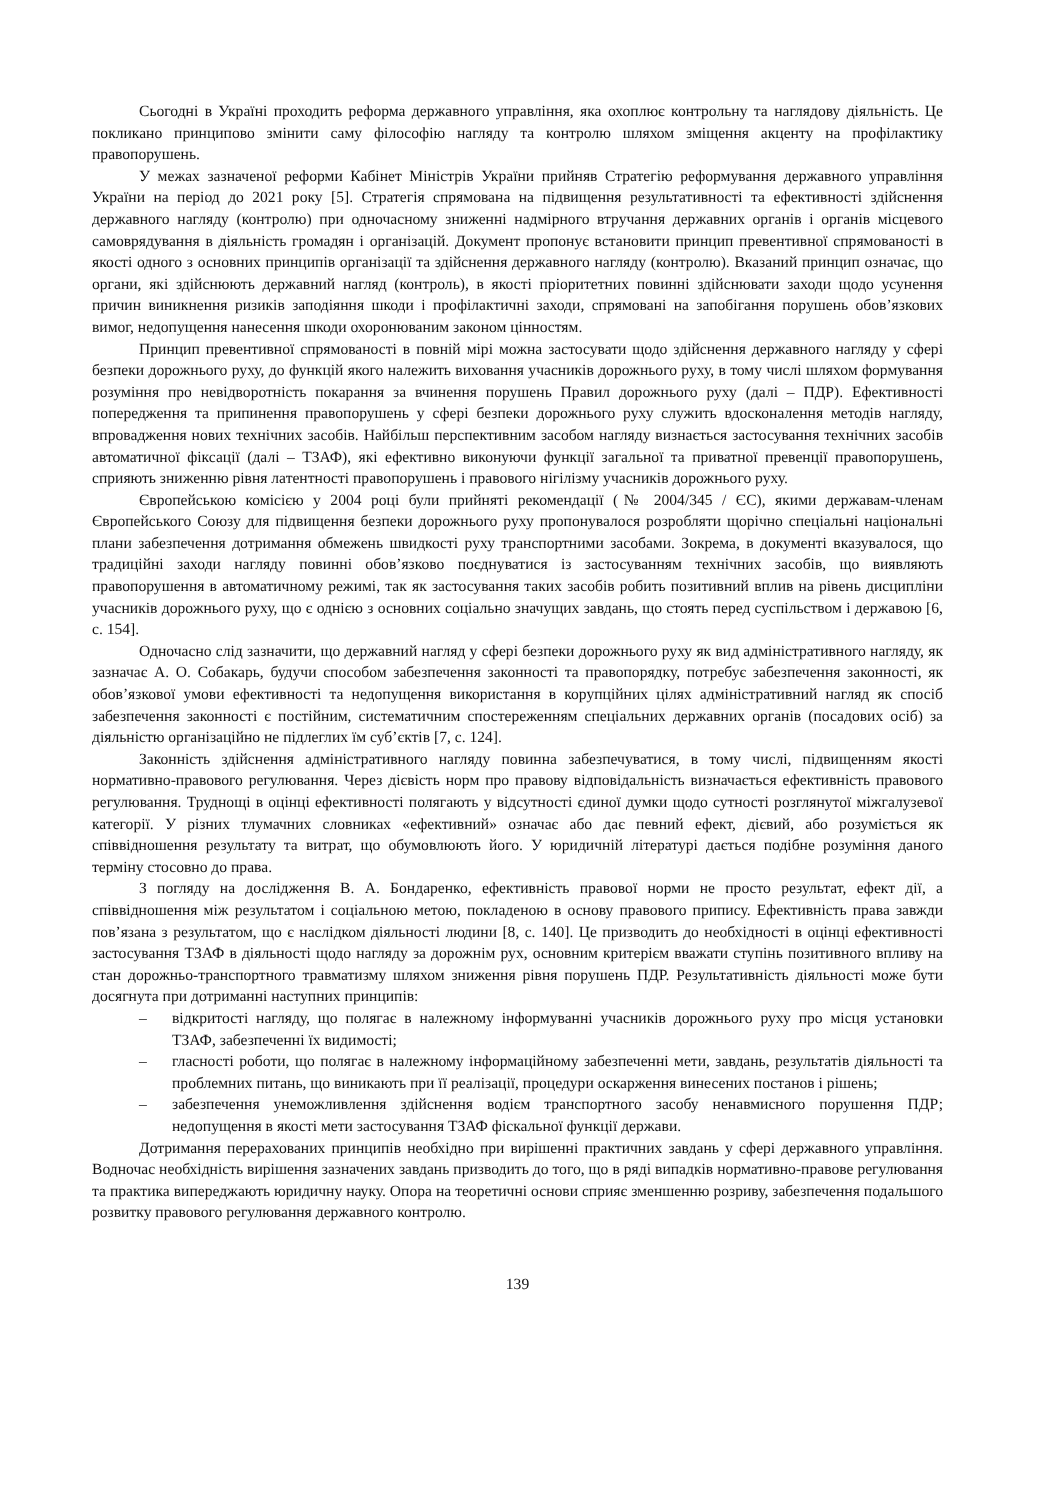Сьогодні в Україні проходить реформа державного управління, яка охоплює контрольну та наглядову діяльність. Це покликано принципово змінити саму філософію нагляду та контролю шляхом зміщення акценту на профілактику правопорушень.
У межах зазначеної реформи Кабінет Міністрів України прийняв Стратегію реформування державного управління України на період до 2021 року [5]. Стратегія спрямована на підвищення результативності та ефективності здійснення державного нагляду (контролю) при одночасному зниженні надмірного втручання державних органів і органів місцевого самоврядування в діяльність громадян і організацій. Документ пропонує встановити принцип превентивної спрямованості в якості одного з основних принципів організації та здійснення державного нагляду (контролю). Вказаний принцип означає, що органи, які здійснюють державний нагляд (контроль), в якості пріоритетних повинні здійснювати заходи щодо усунення причин виникнення ризиків заподіяння шкоди і профілактичні заходи, спрямовані на запобігання порушень обов’язкових вимог, недопущення нанесення шкоди охоронюваним законом цінностям.
Принцип превентивної спрямованості в повній мірі можна застосувати щодо здійснення державного нагляду у сфері безпеки дорожнього руху, до функцій якого належить виховання учасників дорожнього руху, в тому числі шляхом формування розуміння про невідворотність покарання за вчинення порушень Правил дорожнього руху (далі – ПДР). Ефективності попередження та припинення правопорушень у сфері безпеки дорожнього руху служить вдосконалення методів нагляду, впровадження нових технічних засобів. Найбільш перспективним засобом нагляду визнається застосування технічних засобів автоматичної фіксації (далі – ТЗАФ), які ефективно виконуючи функції загальної та приватної превенції правопорушень, сприяють зниженню рівня латентності правопорушень і правового нігілізму учасників дорожнього руху.
Європейською комісією у 2004 році були прийняті рекомендації (№ 2004/345 / ЄС), якими державам-членам Європейського Союзу для підвищення безпеки дорожнього руху пропонувалося розробляти щорічно спеціальні національні плани забезпечення дотримання обмежень швидкості руху транспортними засобами. Зокрема, в документі вказувалося, що традиційні заходи нагляду повинні обов’язково поєднуватися із застосуванням технічних засобів, що виявляють правопорушення в автоматичному режимі, так як застосування таких засобів робить позитивний вплив на рівень дисципліни учасників дорожнього руху, що є однією з основних соціально значущих завдань, що стоять перед суспільством і державою [6, с. 154].
Одночасно слід зазначити, що державний нагляд у сфері безпеки дорожнього руху як вид адміністративного нагляду, як зазначає А. О. Собакарь, будучи способом забезпечення законності та правопорядку, потребує забезпечення законності, як обов’язкової умови ефективності та недопущення використання в корупційних цілях адміністративний нагляд як спосіб забезпечення законності є постійним, систематичним спостереженням спеціальних державних органів (посадових осіб) за діяльністю організаційно не підлеглих їм суб’єктів [7, с. 124].
Законність здійснення адміністративного нагляду повинна забезпечуватися, в тому числі, підвищенням якості нормативно-правового регулювання. Через дієвість норм про правову відповідальність визначається ефективність правового регулювання. Труднощі в оцінці ефективності полягають у відсутності єдиної думки щодо сутності розглянутої міжгалузевої категорії. У різних тлумачних словниках «ефективний» означає або дає певний ефект, дієвий, або розуміється як співвідношення результату та витрат, що обумовлюють його. У юридичній літературі дається подібне розуміння даного терміну стосовно до права.
З погляду на дослідження В. А. Бондаренко, ефективність правової норми не просто результат, ефект дії, а співвідношення між результатом і соціальною метою, покладеною в основу правового припису. Ефективність права завжди пов’язана з результатом, що є наслідком діяльності людини [8, с. 140]. Це призводить до необхідності в оцінці ефективності застосування ТЗАФ в діяльності щодо нагляду за дорожнім рух, основним критерієм вважати ступінь позитивного впливу на стан дорожньо-транспортного травматизму шляхом зниження рівня порушень ПДР. Результативність діяльності може бути досягнута при дотриманні наступних принципів:
– відкритості нагляду, що полягає в належному інформуванні учасників дорожнього руху про місця установки ТЗАФ, забезпеченні їх видимості;
– гласності роботи, що полягає в належному інформаційному забезпеченні мети, завдань, результатів діяльності та проблемних питань, що виникають при її реалізації, процедури оскарження винесених постанов і рішень;
– забезпечення унеможливлення здійснення водієм транспортного засобу ненавмисного порушення ПДР; недопущення в якості мети застосування ТЗАФ фіскальної функції держави.
Дотримання перерахованих принципів необхідно при вирішенні практичних завдань у сфері державного управління. Водночас необхідність вирішення зазначених завдань призводить до того, що в ряді випадків нормативно-правове регулювання та практика випереджають юридичну науку. Опора на теоретичні основи сприяє зменшенню розриву, забезпечення подальшого розвитку правового регулювання державного контролю.
139